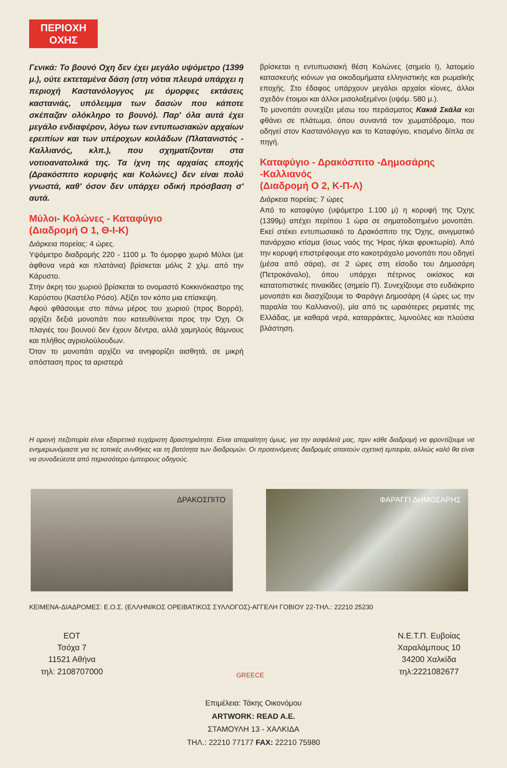ΠΕΡΙΟΧΗ
ΟΧΗΣ
Γενικά: Το βουνό Οχη δεν έχει μεγάλο υψόμετρο (1399 μ.), ούτε εκτεταμένα δάση (στη νότια πλευρά υπάρχει η περιοχή Καστανόλογγος με όμορφες εκτάσεις καστανιάς, υπόλειμμα των δασών που κάποτε σκέπαζαν ολόκληρο το βουνό). Παρ' όλα αυτά έχει μεγάλο ενδιαφέρον, λόγω των εντυπωσιακών αρχαίων ερειπίων και των υπέροχων κοιλάδων (Πλατανιστός - Καλλιανός, κλπ.), που σχηματίζονται στα νοτιοανατολικά της. Τα ίχνη της αρχαίας εποχής (Δρακόσπιτο κορυφής και Κολώνες) δεν είναι πολύ γνωστά, καθ' όσον δεν υπάρχει οδική πρόσβαση σ' αυτά.
Μύλοι- Κολώνες - Καταφύγιο
(Διαδρομή Ο 1, Θ-Ι-Κ)
Διάρκεια πορείας: 4 ώρες.
Υψόμετρο διαδρομής 220 - 1100 μ. Το όμορφο χωριό Μύλοι (με άφθονα νερά και πλατάνια) βρίσκεται μόλις 2 χλμ. από την Κάρυστο.
Στην άκρη του χωριού βρίσκεται το ονομαστό Κοκκινόκαστρο της Καρύστου (Καστέλο Ρόσο). Αξίζει τον κόπο μια επίσκεψη.
Αφού φθάσουμε στο πάνω μέρος του χωριού (προς Βορρά), αρχίζει δεξιά μονοπάτι που κατευθύνεται προς την Όχη. Οι πλαγιές του βουνού δεν έχουν δέντρα, αλλά χαμηλούς θάμνους και πλήθος αγριολούλουδων.
Όταν το μονοπάτι αρχίζει να ανηφορίζει αισθητά, σε μικρή απόσταση προς τα αριστερά
βρίσκεται η εντυπωσιακή θέση Κολώνες (σημείο Ι), λατομείο κατασκευής κιόνων για οικοδομήματα ελληνιστικής και ρωμαϊκής εποχής. Στο έδαφος υπάρχουν μεγάλοι αρχαίοι κίονες, άλλοι σχεδόν έτοιμοι και άλλοι μισολαξεμένοι (υψόμ. 580 μ.).
Το μονοπάτι συνεχίζει μέσω του περάσματος Κακιά Σκάλα και φθάνει σε πλάτωμα, όπου συναντά τον χωματόδρομο, που οδηγεί στον Καστανόλογγο και το Καταφύγιο, κτισμένο δίπλα σε πηγή.
Καταφύγιο - Δρακόσπιτο -Δημοσάρης -Καλλιανός
(Διαδρομή Ο 2, Κ-Π-Λ)
Διάρκεια πορείας: 7 ώρες
Από το καταφύγιο (υψόμετρο 1.100 μ) η κορυφή της Όχης (1399μ) απέχει περίπου 1 ώρα σε σηματοδοτημένο μονοπάτι. Εκεί στέκει εντυπωσιακό το Δρακόσπιτο της Όχης, αινιγματικό πανάρχαιο κτίσμα (ίσως ναός της Ήρας ή/και φρυκτωρία). Από την κορυφή επιστρέφουμε στο κακοτράχαλο μονοπάτι που οδηγεί (μέσα από σάρα), σε 2 ώρες στη είσοδο του Δημοσάρη (Πετροκάναλο), όπου υπάρχει πέτρινος οικίσκος και κατατοπιστικές πινακίδες (σημείο Π). Συνεχίζουμε στο ευδιάκριτο μονοπάτι και διασχίζουμε το Φαράγγι Δημοσάρη (4 ώρες ως την παραλία του Καλλιανού), μία από τις ωραιότερες ρεματιές της Ελλάδας, με καθαρά νερά, καταρράκτες, λιμνούλες και πλούσια βλάστηση.
Η ορεινή πεζοπορία είναι εξαιρετικά ευχάριστη δραστηριότητα. Είναι απαραίτητη όμως, για την ασφάλειά μας, πριν κάθε διαδρομή να φροντίζουμε να ενημερωνόμαστε για τις τοπικές συνθήκες και τη βατότητα των διαδρομών. Οι προτεινόμενες διαδρομές απαιτούν σχετική εμπειρία, αλλιώς καλό θα είναι να συνοδεύεστε από περισσότερο έμπειρους οδηγούς.
ΔΡΑΚΟΣΠΙΤΟ
ΦΑΡΑΓΓΙ ΔΗΜΟΣΑΡΗΣ
ΚΕΙΜΕΝΑ-ΔΙΑΔΡΟΜΕΣ: Ε.Ο.Σ. (ΕΛΛΗΝΙΚΟΣ ΟΡΕΙΒΑΤΙΚΟΣ ΣΥΛΛΟΓΟΣ)-ΑΓΓΕΛΗ ΓΟΒΙΟΥ 22-ΤΗΛ.: 22210 25230
ΕΟΤ
Τσόχα 7
11521 Αθήνα
τηλ: 2108707000
GREECE
Ν.Ε.Τ.Π. Ευβοίας
Χαραλάμπους 10
34200 Χαλκίδα
τηλ:2221082677
Επιμέλεια: Τάκης Οικονόμου
ARTWORK: READ A.E.
ΣΤΑΜΟΥΛΗ 13 - ΧΑΛΚΙΔΑ
ΤΗΛ.: 22210 77177 FAX: 22210 75980